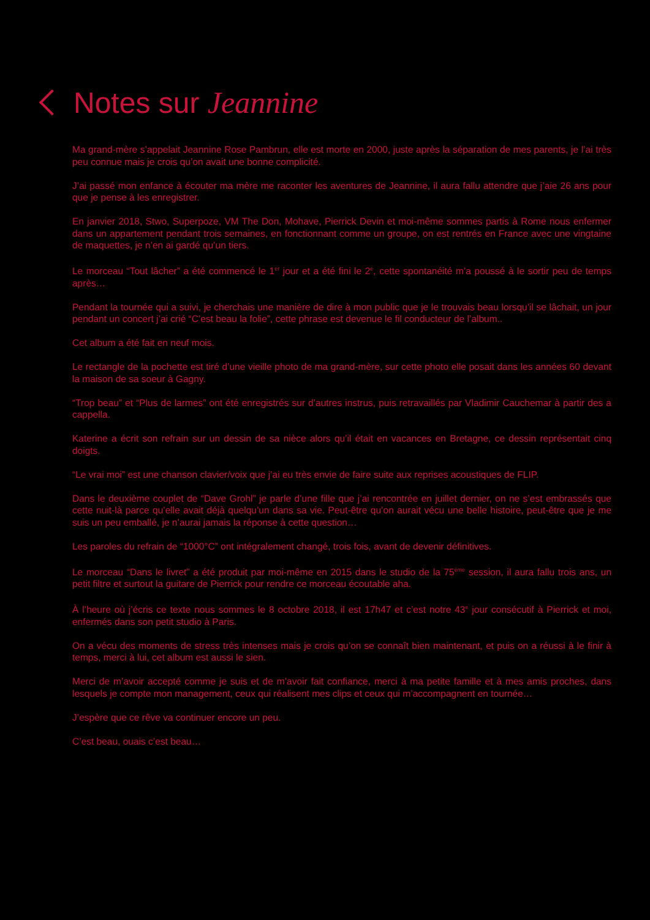Notes sur Jeannine
Ma grand-mère s’appelait Jeannine Rose Pambrun, elle est morte en 2000, juste après la séparation de mes parents, je l’ai très peu connue mais je crois qu’on avait une bonne complicité.
J’ai passé mon enfance à écouter ma mère me raconter les aventures de Jeannine, il aura fallu attendre que j’aie 26 ans pour que je pense à les enregistrer.
En janvier 2018, Stwo, Superpoze, VM The Don, Mohave, Pierrick Devin et moi-même sommes partis à Rome nous enfermer dans un appartement pendant trois semaines, en fonctionnant comme un groupe, on est rentrés en France avec une vingtaine de maquettes, je n’en ai gardé qu’un tiers.
Le morceau “Tout lâcher” a été commencé le 1<sup>er</sup> jour et a été fini le 2<sup>e</sup>, cette spontanéité m’a poussé à le sortir peu de temps après…
Pendant la tournée qui a suivi, je cherchais une manière de dire à mon public que je le trouvais beau lorsqu’il se lâchait, un jour pendant un concert j’ai crié “C’est beau la folie”, cette phrase est devenue le fil conducteur de l’album..
Cet album a été fait en neuf mois.
Le rectangle de la pochette est tiré d’une vieille photo de ma grand-mère, sur cette photo elle posait dans les années 60 devant la maison de sa soeur à Gagny.
“Trop beau” et “Plus de larmes” ont été enregistrés sur d’autres instrus, puis retravaillés par Vladimir Cauchemar à partir des a cappella.
Katerine a écrit son refrain sur un dessin de sa nièce alors qu’il était en vacances en Bretagne, ce dessin représentait cinq doigts.
“Le vrai moi” est une chanson clavier/voix que j’ai eu très envie de faire suite aux reprises acoustiques de FLIP.
Dans le deuxième couplet de “Dave Grohl” je parle d’une fille que j’ai rencontrée en juillet dernier, on ne s’est embrassés que cette nuit-là parce qu’elle avait déjà quelqu’un dans sa vie. Peut-être qu’on aurait vécu une belle histoire, peut-être que je me suis un peu emballé, je n’aurai jamais la réponse à cette question…
Les paroles du refrain de “1000°C” ont intégralement changé, trois fois, avant de devenir définitives.
Le morceau “Dans le livret” a été produit par moi-même en 2015 dans le studio de la 75<sup>ème</sup> session, il aura fallu trois ans, un petit filtre et surtout la guitare de Pierrick pour rendre ce morceau écoutable aha.
À l’heure où j’écris ce texte nous sommes le 8 octobre 2018, il est 17h47 et c’est notre 43<sup>e</sup> jour consécutif à Pierrick et moi, enfermés dans son petit studio à Paris.
On a vécu des moments de stress très intenses mais je crois qu’on se connaît bien maintenant, et puis on a réussi à le finir à temps, merci à lui, cet album est aussi le sien.
Merci de m’avoir accepté comme je suis et de m’avoir fait confiance, merci à ma petite famille et à mes amis proches, dans lesquels je compte mon management, ceux qui réalisent mes clips et ceux qui m’accompagnent en tournée…
J’espère que ce rêve va continuer encore un peu.
C’est beau, ouais c’est beau…